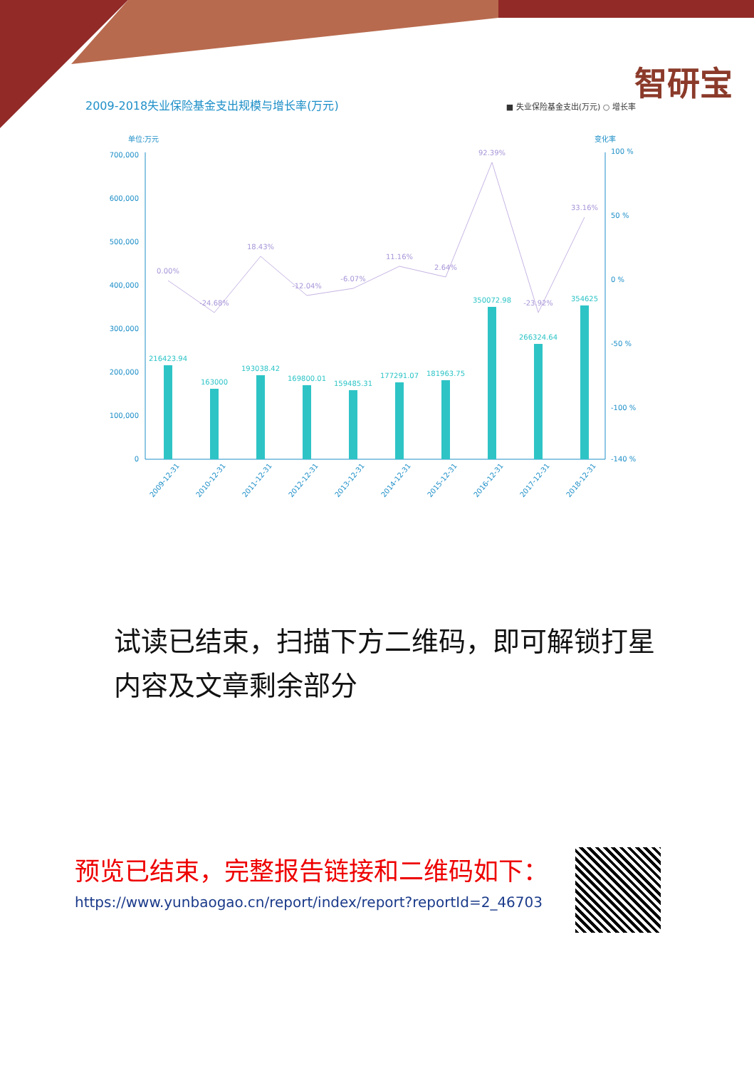智研宝
2009-2018失业保险基金支出规模与增长率(万元) ■ 失业保险基金支出(万元) ○ 增长率
单位:万元
变化率
700,000
600,000
500,000
400,000
300,000
200,000
100,000
0
100 %
50 %
0 %
-50 %
-100 %
-140 %
216423.94
163000
193038.42
169800.01
159485.31
177291.07
181963.75
350072.98
266324.64
354625
0.00%
-24.68%
18.43%
-12.04%
-6.07%
11.16%
2.64%
92.39%
-23.92%
33.16%
2009-12-31
2010-12-31
2011-12-31
2012-12-31
2013-12-31
2014-12-31
2015-12-31
2016-12-31
2017-12-31
2018-12-31
试读已结束，扫描下方二维码，即可解锁打星内容及文章剩余部分
预览已结束，完整报告链接和二维码如下：
https://www.yunbaogao.cn/report/index/report?reportId=2_46703